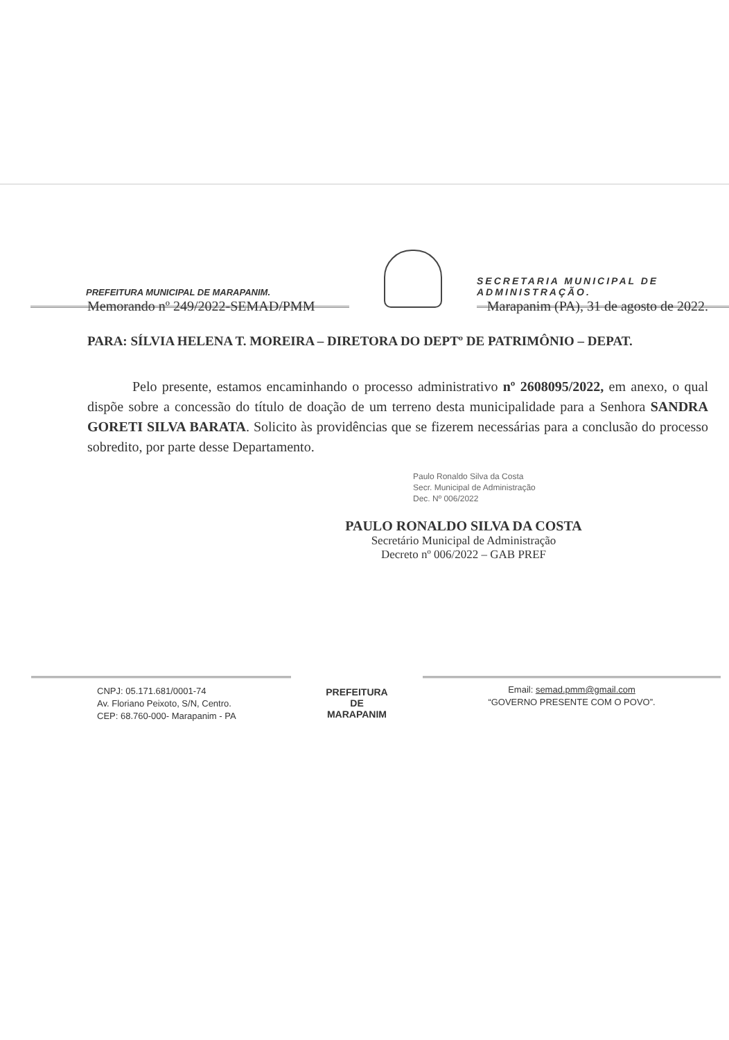PREFEITURA MUNICIPAL DE MARAPANIM.
SECRETARIA MUNICIPAL DE ADMINISTRAÇÃO.
Memorando nº 249/2022-SEMAD/PMM Marapanim (PA), 31 de agosto de 2022.
PARA: SÍLVIA HELENA T. MOREIRA – DIRETORA DO DEPTº DE PATRIMÔNIO – DEPAT.
Pelo presente, estamos encaminhando o processo administrativo nº 2608095/2022, em anexo, o qual dispõe sobre a concessão do título de doação de um terreno desta municipalidade para a Senhora SANDRA GORETI SILVA BARATA. Solicito às providências que se fizerem necessárias para a conclusão do processo sobredito, por parte desse Departamento.
Paulo Ronaldo Silva da Costa
Secr. Municipal de Administração
Dec. Nº 006/2022
PAULO RONALDO SILVA DA COSTA
Secretário Municipal de Administração
Decreto nº 006/2022 – GAB PREF
CNPJ: 05.171.681/0001-74
Av. Floriano Peixoto, S/N, Centro.
CEP: 68.760-000- Marapanim - PA
PREFEITURA DE
MARAPANIM
Email: semad.pmm@gmail.com
“GOVERNO PRESENTE COM O POVO”.